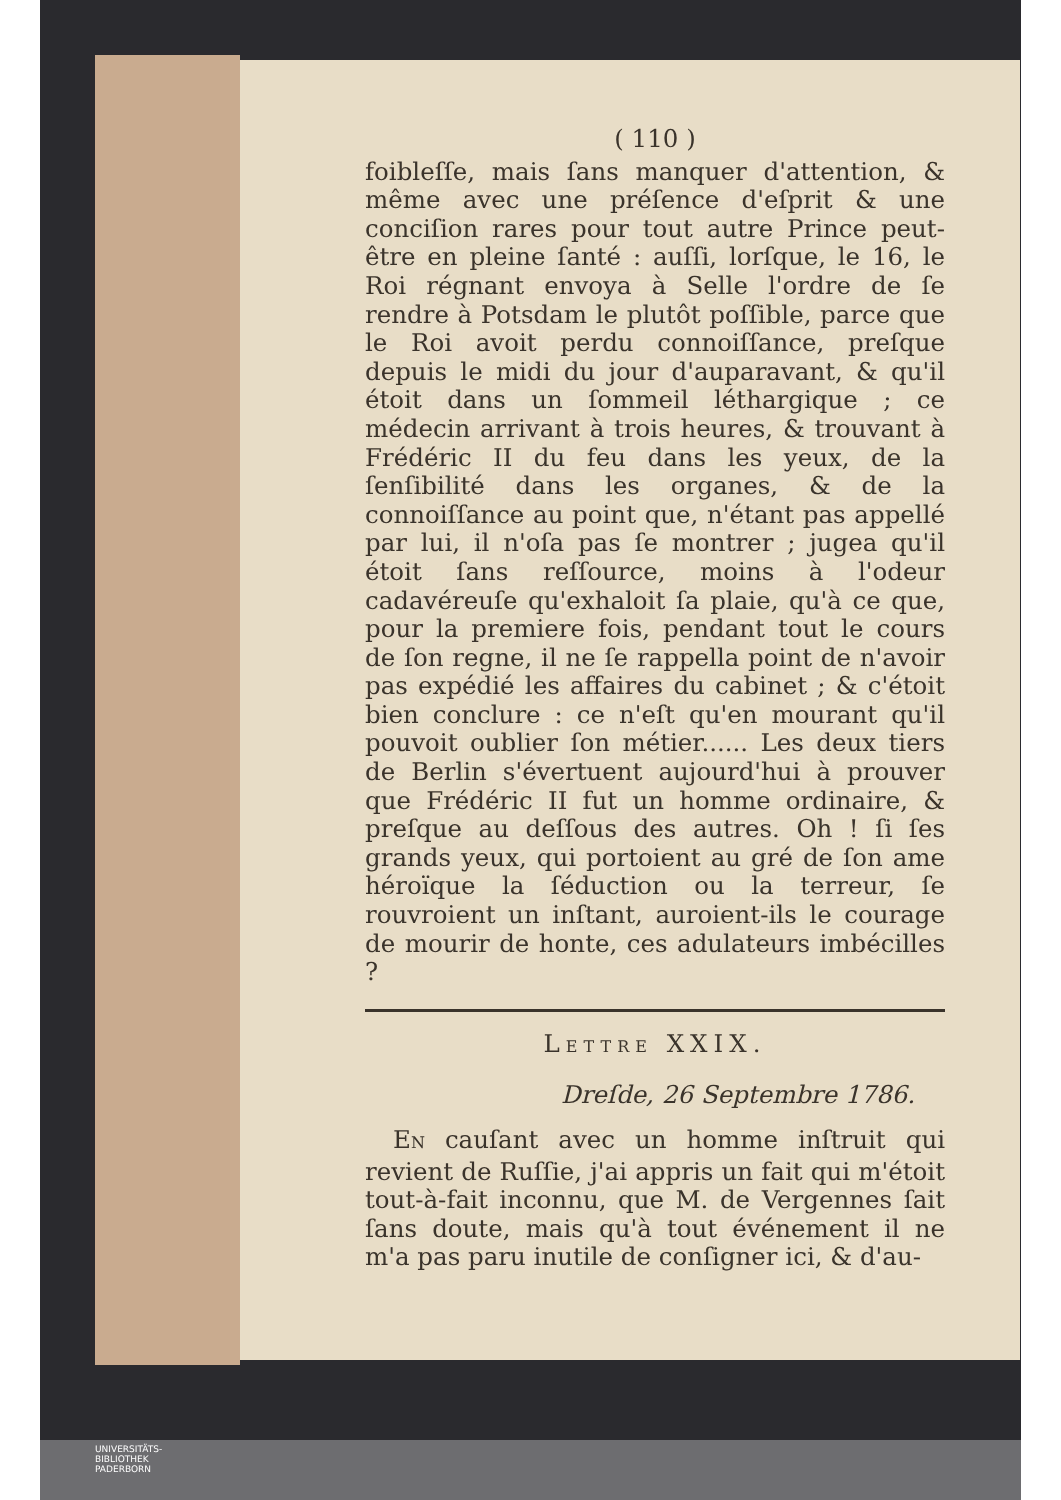( 110 )
foibleſſe, mais ſans manquer d'attention, & même avec une préſence d'eſprit & une conciſion rares pour tout autre Prince peut-être en pleine ſanté : auſſi, lorſque, le 16, le Roi régnant envoya à Selle l'ordre de ſe rendre à Potsdam le plutôt poſſible, parce que le Roi avoit perdu connoiſſance, preſque depuis le midi du jour d'auparavant, & qu'il étoit dans un ſommeil léthargique ; ce médecin arrivant à trois heures, & trouvant à Frédéric II du feu dans les yeux, de la ſenſibilité dans les organes, & de la connoiſſance au point que, n'étant pas appellé par lui, il n'oſa pas ſe montrer ; jugea qu'il étoit ſans reſſource, moins à l'odeur cadavéreuſe qu'exhaloit ſa plaie, qu'à ce que, pour la premiere fois, pendant tout le cours de ſon regne, il ne ſe rappella point de n'avoir pas expédié les affaires du cabinet ; & c'étoit bien conclure : ce n'eſt qu'en mourant qu'il pouvoit oublier ſon métier...... Les deux tiers de Berlin s'évertuent aujourd'hui à prouver que Frédéric II fut un homme ordinaire, & preſque au deſſous des autres. Oh ! ſi ſes grands yeux, qui portoient au gré de ſon ame héroïque la ſéduction ou la terreur, ſe rouvroient un inſtant, auroient-ils le courage de mourir de honte, ces adulateurs imbécilles ?
LETTRE XXIX.
Dreſde, 26 Septembre 1786.
EN cauſant avec un homme inſtruit qui revient de Ruſſie, j'ai appris un fait qui m'étoit tout-à-fait inconnu, que M. de Vergennes ſait ſans doute, mais qu'à tout événement il ne m'a pas paru inutile de conſigner ici, & d'au-
UNIVERSITÄTS-
BIBLIOTHEK
PADERBORN